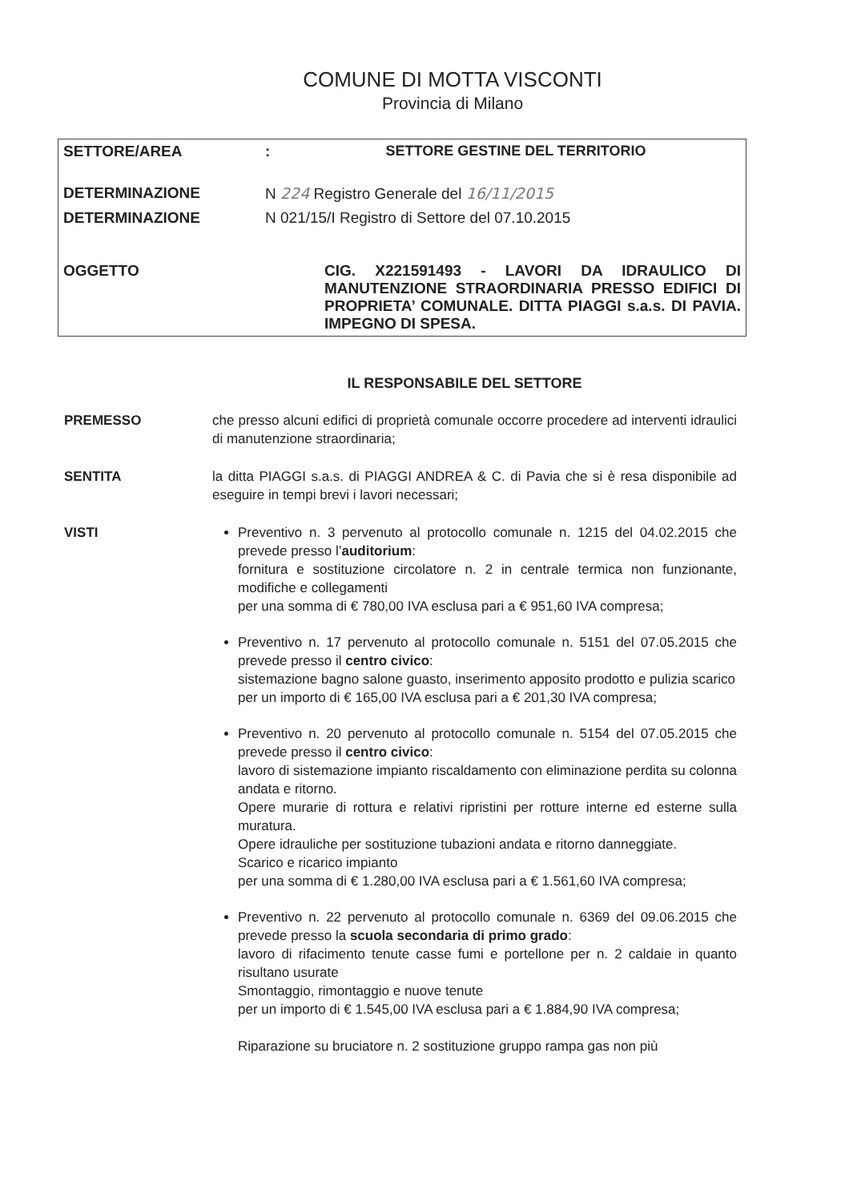COMUNE DI MOTTA VISCONTI
Provincia di Milano
| SETTORE/AREA | : | SETTORE GESTINE DEL TERRITORIO | |
| DETERMINAZIONE | N 224 Registro Generale del 16/11/2015 | | |
| DETERMINAZIONE | N 021/15/I Registro di Settore del 07.10.2015 | | |
| OGGETTO | | | CIG. X221591493 - LAVORI DA IDRAULICO DI MANUTENZIONE STRAORDINARIA PRESSO EDIFICI DI PROPRIETA’ COMUNALE. DITTA PIAGGI s.a.s. DI PAVIA. IMPEGNO DI SPESA. |
IL RESPONSABILE DEL SETTORE
PREMESSO che presso alcuni edifici di proprietà comunale occorre procedere ad interventi idraulici di manutenzione straordinaria;
SENTITA la ditta PIAGGI s.a.s. di PIAGGI ANDREA & C. di Pavia che si è resa disponibile ad eseguire in tempi brevi i lavori necessari;
VISTI Preventivo n. 3 pervenuto al protocollo comunale n. 1215 del 04.02.2015 che prevede presso l’auditorium:
fornitura e sostituzione circolatore n. 2 in centrale termica non funzionante, modifiche e collegamenti
per una somma di € 780,00 IVA esclusa pari a € 951,60 IVA compresa;
Preventivo n. 17 pervenuto al protocollo comunale n. 5151 del 07.05.2015 che prevede presso il centro civico:
sistemazione bagno salone guasto, inserimento apposito prodotto e pulizia scarico
per un importo di € 165,00 IVA esclusa pari a € 201,30 IVA compresa;
Preventivo n. 20 pervenuto al protocollo comunale n. 5154 del 07.05.2015 che prevede presso il centro civico:
lavoro di sistemazione impianto riscaldamento con eliminazione perdita su colonna andata e ritorno.
Opere murarie di rottura e relativi ripristini per rotture interne ed esterne sulla muratura.
Opere idrauliche per sostituzione tubazioni andata e ritorno danneggiate.
Scarico e ricarico impianto
per una somma di € 1.280,00 IVA esclusa pari a € 1.561,60 IVA compresa;
Preventivo n. 22 pervenuto al protocollo comunale n. 6369 del 09.06.2015 che prevede presso la scuola secondaria di primo grado:
lavoro di rifacimento tenute casse fumi e portellone per n. 2 caldaie in quanto risultano usurate
Smontaggio, rimontaggio e nuove tenute
per un importo di € 1.545,00 IVA esclusa pari a € 1.884,90 IVA compresa;
Riparazione su bruciatore n. 2 sostituzione gruppo rampa gas non più